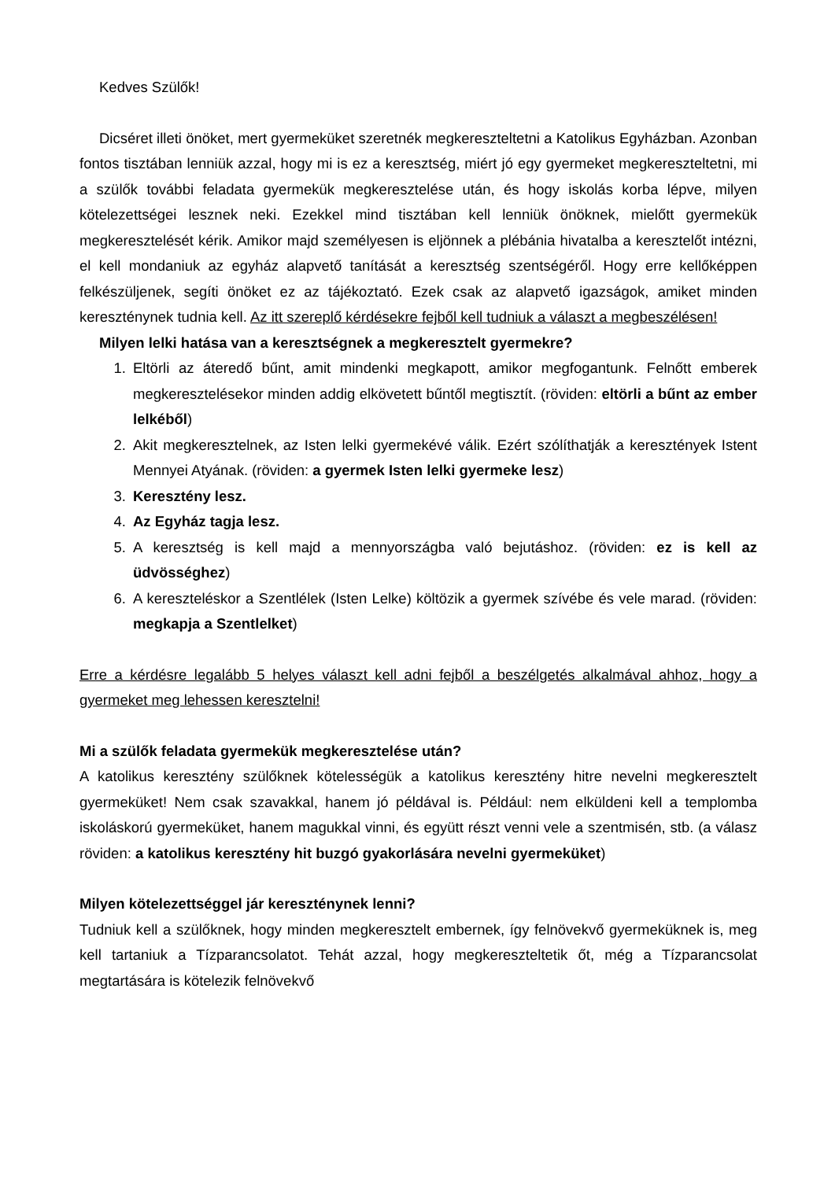Kedves Szülők!
Dicséret illeti önöket, mert gyermeküket szeretnék megkereszteltetni a Katolikus Egyházban. Azonban fontos tisztában lenniük azzal, hogy mi is ez a keresztség, miért jó egy gyermeket megkereszteltetni, mi a szülők további feladata gyermekük megkeresztelése után, és hogy iskolás korba lépve, milyen kötelezettségei lesznek neki. Ezekkel mind tisztában kell lenniük önöknek, mielőtt gyermekük megkeresztelését kérik. Amikor majd személyesen is eljönnek a plébánia hivatalba a keresztelőt intézni, el kell mondaniuk az egyház alapvető tanítását a keresztség szentségéről. Hogy erre kellőképpen felkészüljenek, segíti önöket ez az tájékoztató. Ezek csak az alapvető igazságok, amiket minden kereszténynek tudnia kell. Az itt szereplő kérdésekre fejből kell tudniuk a választ a megbeszélésen!
Milyen lelki hatása van a keresztségnek a megkeresztelt gyermekre?
1. Eltörli az áteredő bűnt, amit mindenki megkapott, amikor megfogantunk. Felnőtt emberek megkeresztelésekor minden addig elkövetett bűntől megtisztít. (röviden: eltörli a bűnt az ember lelkéből)
2. Akit megkeresztelnek, az Isten lelki gyermekévé válik. Ezért szólíthatják a keresztények Istent Mennyei Atyának. (röviden: a gyermek Isten lelki gyermeke lesz)
3. Keresztény lesz.
4. Az Egyház tagja lesz.
5. A keresztség is kell majd a mennyországba való bejutáshoz. (röviden: ez is kell az üdvösséghez)
6. A kereszteléskor a Szentlélek (Isten Lelke) költözik a gyermek szívébe és vele marad. (röviden: megkapja a Szentlelket)
Erre a kérdésre legalább 5 helyes választ kell adni fejből a beszélgetés alkalmával ahhoz, hogy a gyermeket meg lehessen keresztelni!
Mi a szülők feladata gyermekük megkeresztelése után?
A katolikus keresztény szülőknek kötelességük a katolikus keresztény hitre nevelni megkeresztelt gyermeküket! Nem csak szavakkal, hanem jó példával is. Például: nem elküldeni kell a templomba iskoláskorú gyermeküket, hanem magukkal vinni, és együtt részt venni vele a szentmisén, stb. (a válasz röviden: a katolikus keresztény hit buzgó gyakorlására nevelni gyermeküket)
Milyen kötelezettséggel jár kereszténynek lenni?
Tudniuk kell a szülőknek, hogy minden megkeresztelt embernek, így felnövekvő gyermeküknek is, meg kell tartaniuk a Tízparancsolatot. Tehát azzal, hogy megkereszteltetik őt, még a Tízparancsolat megtartására is kötelezik felnövekvő